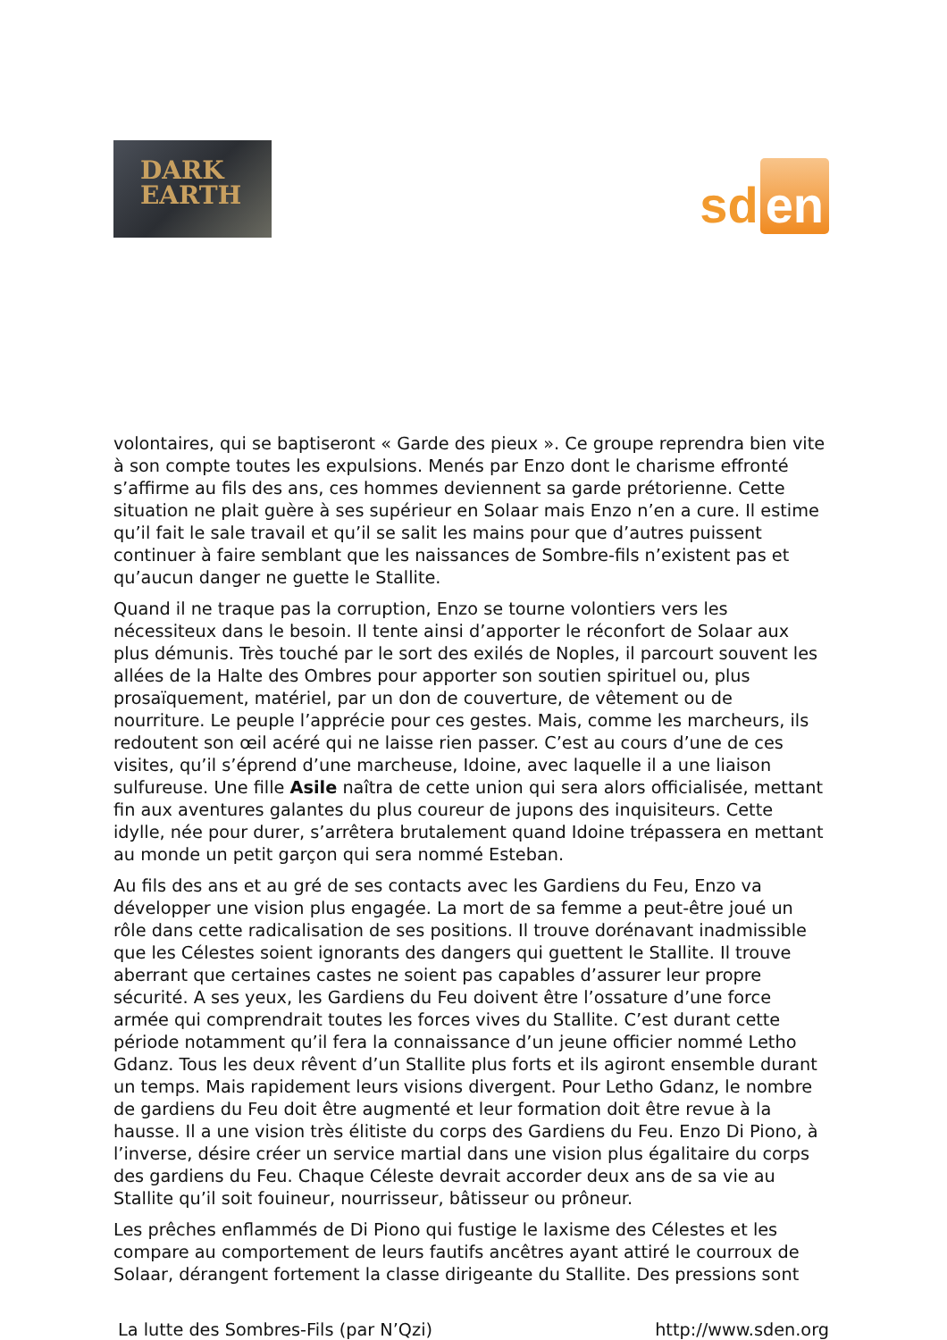DARK
EARTH
sd en
volontaires, qui se baptiseront « Garde des pieux ». Ce groupe reprendra bien vite à son compte toutes les expulsions. Menés par Enzo dont le charisme effronté s’affirme au fils des ans, ces hommes deviennent sa garde prétorienne. Cette situation ne plait guère à ses supérieur en Solaar mais Enzo n’en a cure. Il estime qu’il fait le sale travail et qu’il se salit les mains pour que d’autres puissent continuer à faire semblant que les naissances de Sombre-fils n’existent pas et qu’aucun danger ne guette le Stallite.
Quand il ne traque pas la corruption, Enzo se tourne volontiers vers les nécessiteux dans le besoin. Il tente ainsi d’apporter le réconfort de Solaar aux plus démunis. Très touché par le sort des exilés de Noples, il parcourt souvent les allées de la Halte des Ombres pour apporter son soutien spirituel ou, plus prosaïquement, matériel, par un don de couverture, de vêtement ou de nourriture. Le peuple l’apprécie pour ces gestes. Mais, comme les marcheurs, ils redoutent son œil acéré qui ne laisse rien passer. C’est au cours d’une de ces visites, qu’il s’éprend d’une marcheuse, Idoine, avec laquelle il a une liaison sulfureuse. Une fille Asile naîtra de cette union qui sera alors officialisée, mettant fin aux aventures galantes du plus coureur de jupons des inquisiteurs. Cette idylle, née pour durer, s’arrêtera brutalement quand Idoine trépassera en mettant au monde un petit garçon qui sera nommé Esteban.
Au fils des ans et au gré de ses contacts avec les Gardiens du Feu, Enzo va développer une vision plus engagée. La mort de sa femme a peut-être joué un rôle dans cette radicalisation de ses positions. Il trouve dorénavant inadmissible que les Célestes soient ignorants des dangers qui guettent le Stallite. Il trouve aberrant que certaines castes ne soient pas capables d’assurer leur propre sécurité. A ses yeux, les Gardiens du Feu doivent être l’ossature d’une force armée qui comprendrait toutes les forces vives du Stallite. C’est durant cette période notamment qu’il fera la connaissance d’un jeune officier nommé Letho Gdanz. Tous les deux rêvent d’un Stallite plus forts et ils agiront ensemble durant un temps. Mais rapidement leurs visions divergent. Pour Letho Gdanz, le nombre de gardiens du Feu doit être augmenté et leur formation doit être revue à la hausse. Il a une vision très élitiste du corps des Gardiens du Feu. Enzo Di Piono, à l’inverse, désire créer un service martial dans une vision plus égalitaire du corps des gardiens du Feu. Chaque Céleste devrait accorder deux ans de sa vie au Stallite qu’il soit fouineur, nourrisseur, bâtisseur ou prôneur.
Les prêches enflammés de Di Piono qui fustige le laxisme des Célestes et les compare au comportement de leurs fautifs ancêtres ayant attiré le courroux de Solaar, dérangent fortement la classe dirigeante du Stallite. Des pressions sont
La lutte des Sombres-Fils (par N’Qzi) http://www.sden.org